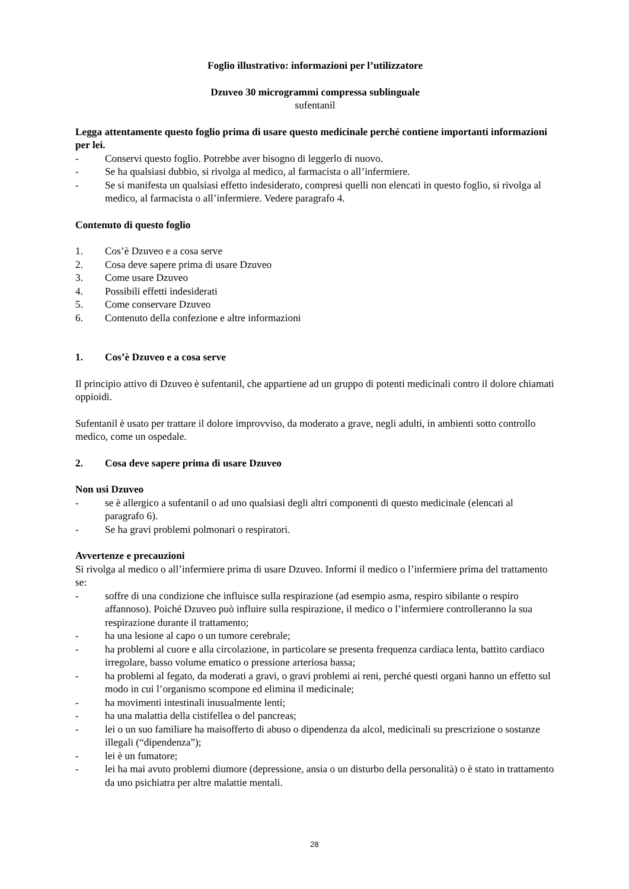Foglio illustrativo: informazioni per l’utilizzatore
Dzuveo 30 microgrammi compressa sublinguale
sufentanil
Legga attentamente questo foglio prima di usare questo medicinale perché contiene importanti informazioni per lei.
- Conservi questo foglio. Potrebbe aver bisogno di leggerlo di nuovo.
- Se ha qualsiasi dubbio, si rivolga al medico, al farmacista o all’infermiere.
- Se si manifesta un qualsiasi effetto indesiderato, compresi quelli non elencati in questo foglio, si rivolga al medico, al farmacista o all’infermiere. Vedere paragrafo 4.
Contenuto di questo foglio
1. Cos’è Dzuveo e a cosa serve
2. Cosa deve sapere prima di usare Dzuveo
3. Come usare Dzuveo
4. Possibili effetti indesiderati
5. Come conservare Dzuveo
6. Contenuto della confezione e altre informazioni
1. Cos’è Dzuveo e a cosa serve
Il principio attivo di Dzuveo è sufentanil, che appartiene ad un gruppo di potenti medicinali contro il dolore chiamati oppioidi.
Sufentanil è usato per trattare il dolore improvviso, da moderato a grave, negli adulti, in ambienti sotto controllo medico, come un ospedale.
2. Cosa deve sapere prima di usare Dzuveo
Non usi Dzuveo
- se è allergico a sufentanil o ad uno qualsiasi degli altri componenti di questo medicinale (elencati al paragrafo 6).
- Se ha gravi problemi polmonari o respiratori.
Avvertenze e precauzioni
Si rivolga al medico o all’infermiere prima di usare Dzuveo. Informi il medico o l’infermiere prima del trattamento se:
- soffre di una condizione che influisce sulla respirazione (ad esempio asma, respiro sibilante o respiro affannoso). Poiché Dzuveo può influire sulla respirazione, il medico o l’infermiere controlleranno la sua respirazione durante il trattamento;
- ha una lesione al capo o un tumore cerebrale;
- ha problemi al cuore e alla circolazione, in particolare se presenta frequenza cardiaca lenta, battito cardiaco irregolare, basso volume ematico o pressione arteriosa bassa;
- ha problemi al fegato, da moderati a gravi, o gravi problemi ai reni, perché questi organi hanno un effetto sul modo in cui l’organismo scompone ed elimina il medicinale;
- ha movimenti intestinali inusualmente lenti;
- ha una malattia della cistifellea o del pancreas;
- lei o un suo familiare ha maisofferto di abuso o dipendenza da alcol, medicinali su prescrizione o sostanze illegali (“dipendenza”);
- lei è un fumatore;
- lei ha mai avuto problemi diumore (depressione, ansia o un disturbo della personalità) o è stato in trattamento da uno psichiatra per altre malattie mentali.
28